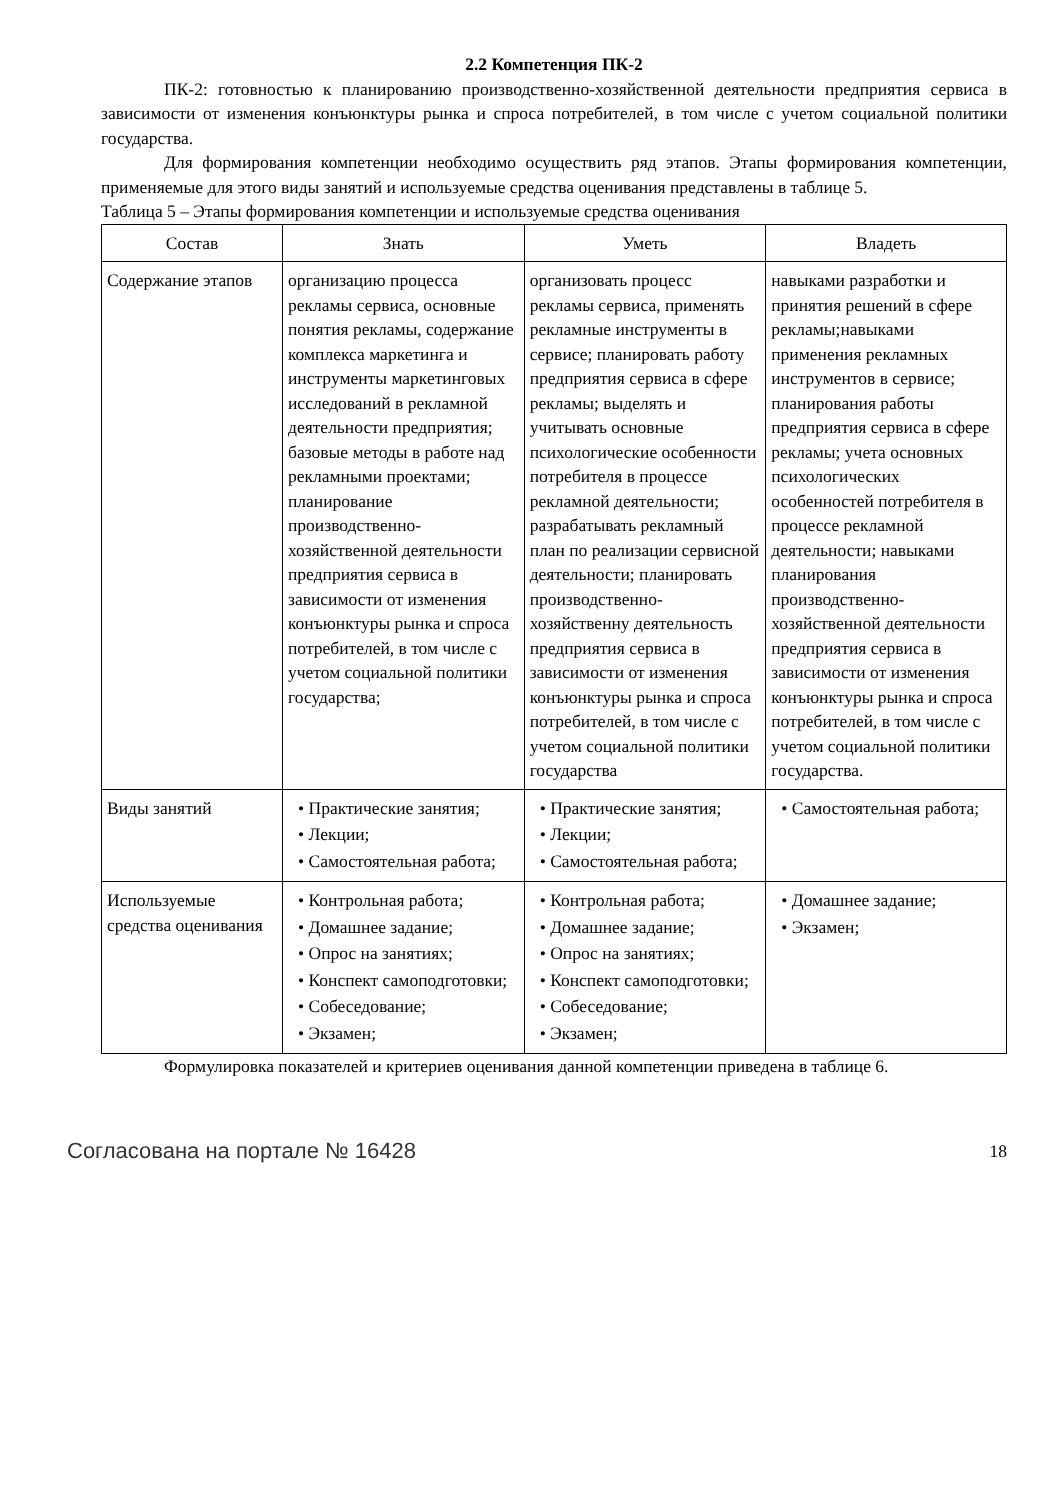2.2 Компетенция ПК-2
ПК-2: готовностью к планированию производственно-хозяйственной деятельности предприятия сервиса в зависимости от изменения конъюнктуры рынка и спроса потребителей, в том числе с учетом социальной политики государства.
Для формирования компетенции необходимо осуществить ряд этапов. Этапы формирования компетенции, применяемые для этого виды занятий и используемые средства оценивания представлены в таблице 5.
Таблица 5 – Этапы формирования компетенции и используемые средства оценивания
| Состав | Знать | Уметь | Владеть |
| --- | --- | --- | --- |
| Содержание этапов | организацию процесса рекламы сервиса, основные понятия рекламы, содержание комплекса маркетинга и инструменты маркетинговых исследований в рекламной деятельности предприятия; базовые методы в работе над рекламными проектами; планирование производственно-хозяйственной деятельности предприятия сервиса в зависимости от изменения конъюнктуры рынка и спроса потребителей, в том числе с учетом социальной политики государства; | организовать процесс рекламы сервиса, применять рекламные инструменты в сервисе; планировать работу предприятия сервиса в сфере рекламы; выделять и учитывать основные психологические особенности потребителя в процессе рекламной деятельности; разрабатывать рекламный план по реализации сервисной деятельности; планировать производственно-хозяйственну деятельность предприятия сервиса в зависимости от изменения конъюнктуры рынка и спроса потребителей, в том числе с учетом социальной политики государства | навыками разработки и принятия решений в сфере рекламы;навыками применения рекламных инструментов в сервисе; планирования работы предприятия сервиса в сфере рекламы; учета основных психологических особенностей потребителя в процессе рекламной деятельности; навыками планирования производственно-хозяйственной деятельности предприятия сервиса в зависимости от изменения конъюнктуры рынка и спроса потребителей, в том числе с учетом социальной политики государства. |
| Виды занятий | • Практические занятия; • Лекции; • Самостоятельная работа; | • Практические занятия; • Лекции; • Самостоятельная работа; | • Самостоятельная работа; |
| Используемые средства оценивания | • Контрольная работа; • Домашнее задание; • Опрос на занятиях; • Конспект самоподготовки; • Собеседование; • Экзамен; | • Контрольная работа; • Домашнее задание; • Опрос на занятиях; • Конспект самоподготовки; • Собеседование; • Экзамен; | • Домашнее задание; • Экзамен; |
Формулировка показателей и критериев оценивания данной компетенции приведена в таблице 6.
Согласована на портале № 16428 18